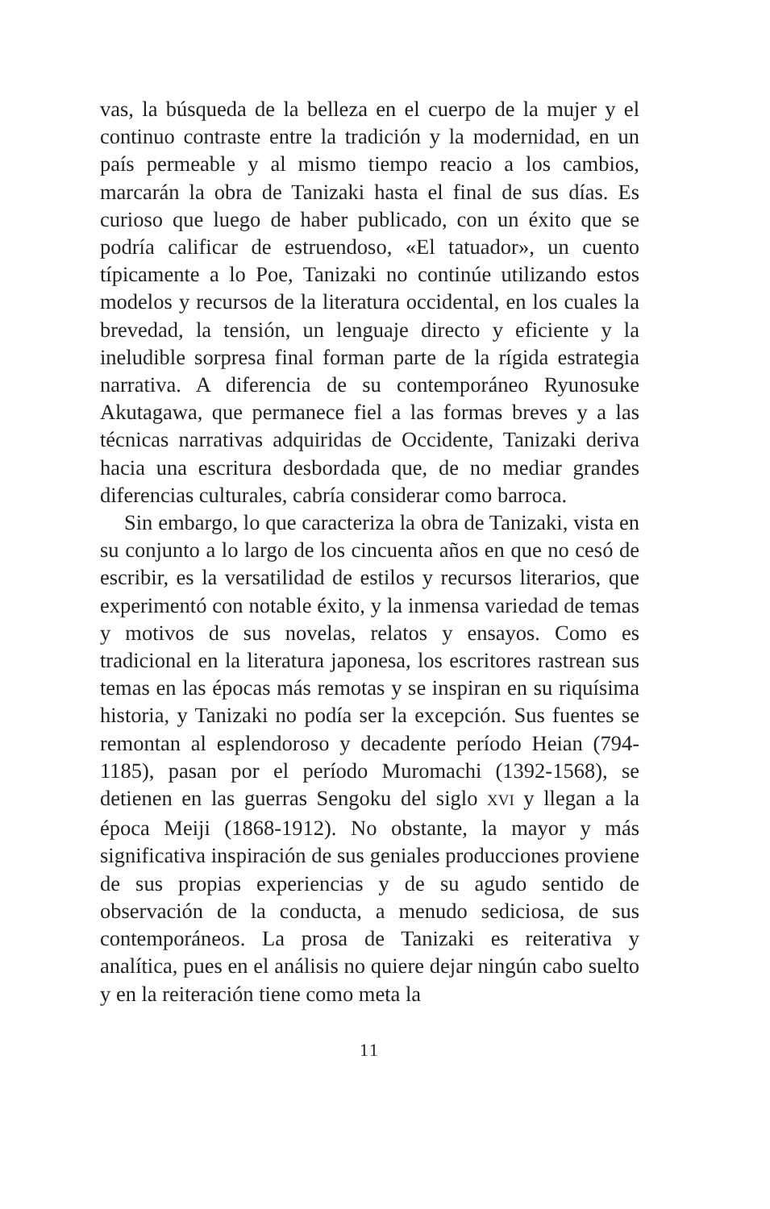vas, la búsqueda de la belleza en el cuerpo de la mujer y el continuo contraste entre la tradición y la modernidad, en un país permeable y al mismo tiempo reacio a los cambios, marcarán la obra de Tanizaki hasta el final de sus días. Es curioso que luego de haber publicado, con un éxito que se podría calificar de estruendoso, «El tatuador», un cuento típicamente a lo Poe, Tanizaki no continúe utilizando estos modelos y recursos de la literatura occidental, en los cuales la brevedad, la tensión, un lenguaje directo y eficiente y la ineludible sorpresa final forman parte de la rígida estrategia narrativa. A diferencia de su contemporáneo Ryunosuke Akutagawa, que permanece fiel a las formas breves y a las técnicas narrativas adquiridas de Occidente, Tanizaki deriva hacia una escritura desbordada que, de no mediar grandes diferencias culturales, cabría considerar como barroca.
Sin embargo, lo que caracteriza la obra de Tanizaki, vista en su conjunto a lo largo de los cincuenta años en que no cesó de escribir, es la versatilidad de estilos y recursos literarios, que experimentó con notable éxito, y la inmensa variedad de temas y motivos de sus novelas, relatos y ensayos. Como es tradicional en la literatura japonesa, los escritores rastrean sus temas en las épocas más remotas y se inspiran en su riquísima historia, y Tanizaki no podía ser la excepción. Sus fuentes se remontan al esplendoroso y decadente período Heian (794-1185), pasan por el período Muromachi (1392-1568), se detienen en las guerras Sengoku del siglo XVI y llegan a la época Meiji (1868-1912). No obstante, la mayor y más significativa inspiración de sus geniales producciones proviene de sus propias experiencias y de su agudo sentido de observación de la conducta, a menudo sediciosa, de sus contemporáneos. La prosa de Tanizaki es reiterativa y analítica, pues en el análisis no quiere dejar ningún cabo suelto y en la reiteración tiene como meta la
11